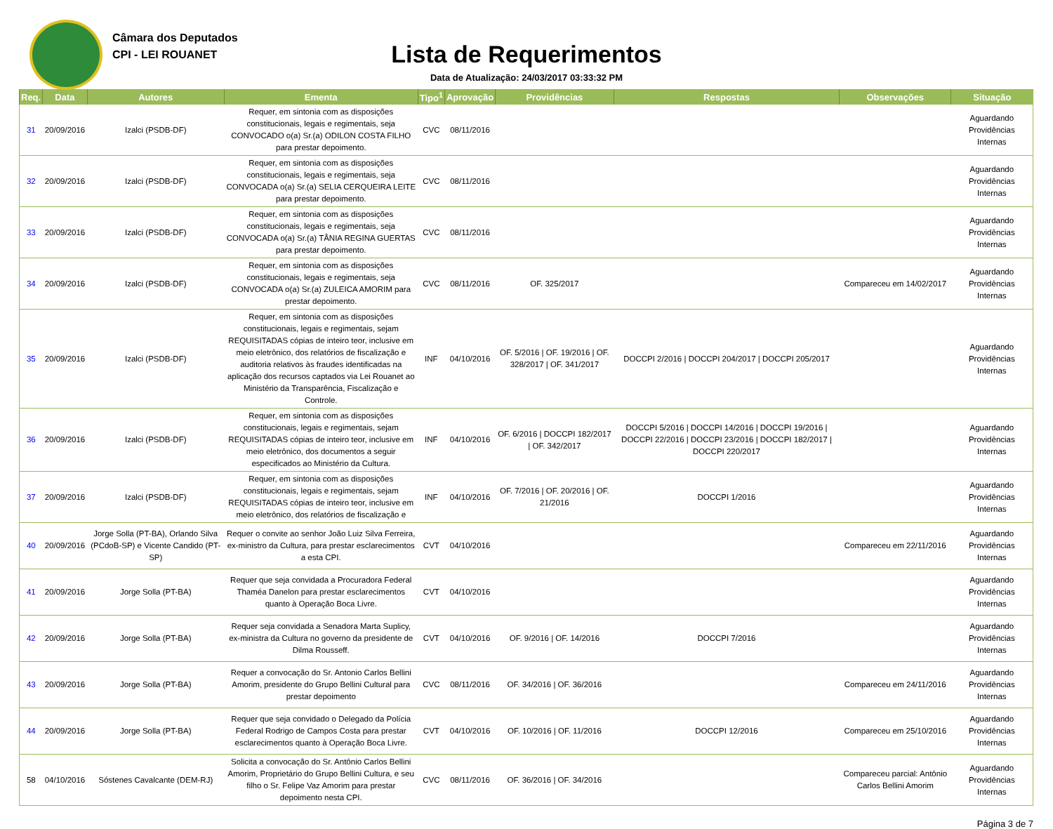Câmara dos Deputados
CPI - LEI ROUANET
Lista de Requerimentos
Data de Atualização: 24/03/2017 03:33:32 PM
| Req. | Data | Autores | Ementa | Tipo<sup>1</sup> | Aprovação | Providências | Respostas | Observações | Situação |
| --- | --- | --- | --- | --- | --- | --- | --- | --- | --- |
| 31 | 20/09/2016 | Izalci (PSDB-DF) | Requer, em sintonia com as disposições constitucionais, legais e regimentais, seja CONVOCADO o(a) Sr.(a) ODILON COSTA FILHO para prestar depoimento. | CVC | 08/11/2016 | | | | Aguardando Providências Internas |
| 32 | 20/09/2016 | Izalci (PSDB-DF) | Requer, em sintonia com as disposições constitucionais, legais e regimentais, seja CONVOCADA o(a) Sr.(a) SELIA CERQUEIRA LEITE para prestar depoimento. | CVC | 08/11/2016 | | | | Aguardando Providências Internas |
| 33 | 20/09/2016 | Izalci (PSDB-DF) | Requer, em sintonia com as disposições constitucionais, legais e regimentais, seja CONVOCADA o(a) Sr.(a) TÂNIA REGINA GUERTAS para prestar depoimento. | CVC | 08/11/2016 | | | | Aguardando Providências Internas |
| 34 | 20/09/2016 | Izalci (PSDB-DF) | Requer, em sintonia com as disposições constitucionais, legais e regimentais, seja CONVOCADA o(a) Sr.(a) ZULEICA AMORIM para prestar depoimento. | CVC | 08/11/2016 | OF. 325/2017 | | Compareceu em 14/02/2017 | Aguardando Providências Internas |
| 35 | 20/09/2016 | Izalci (PSDB-DF) | Requer, em sintonia com as disposições constitucionais, legais e regimentais, sejam REQUISITADAS cópias de inteiro teor, inclusive em meio eletrônico, dos relatórios de fiscalização e auditoria relativos às fraudes identificadas na aplicação dos recursos captados via Lei Rouanet ao Ministério da Transparência, Fiscalização e Controle. | INF | 04/10/2016 | OF. 5/2016 / OF. 19/2016 / OF. 328/2017 / OF. 341/2017 | DOCCPI 2/2016 / DOCCPI 204/2017 / DOCCPI 205/2017 | | Aguardando Providências Internas |
| 36 | 20/09/2016 | Izalci (PSDB-DF) | Requer, em sintonia com as disposições constitucionais, legais e regimentais, sejam REQUISITADAS cópias de inteiro teor, inclusive em meio eletrônico, dos documentos a seguir especificados ao Ministério da Cultura. | INF | 04/10/2016 | OF. 6/2016 / DOCCPI 182/2017 / OF. 342/2017 | DOCCPI 5/2016 / DOCCPI 14/2016 / DOCCPI 19/2016 / DOCCPI 22/2016 / DOCCPI 23/2016 / DOCCPI 182/2017 / DOCCPI 220/2017 | | Aguardando Providências Internas |
| 37 | 20/09/2016 | Izalci (PSDB-DF) | Requer, em sintonia com as disposições constitucionais, legais e regimentais, sejam REQUISITADAS cópias de inteiro teor, inclusive em meio eletrônico, dos relatórios de fiscalização e | INF | 04/10/2016 | OF. 7/2016 / OF. 20/2016 / OF. 21/2016 | DOCCPI 1/2016 | | Aguardando Providências Internas |
| 40 | 20/09/2016 | Jorge Solla (PT-BA), Orlando Silva (PCdoB-SP) e Vicente Candido (PT-SP) | Requer o convite ao senhor João Luiz Silva Ferreira, ex-ministro da Cultura, para prestar esclarecimentos a esta CPI. | CVT | 04/10/2016 | | | Compareceu em 22/11/2016 | Aguardando Providências Internas |
| 41 | 20/09/2016 | Jorge Solla (PT-BA) | Requer que seja convidada a Procuradora Federal Thaméa Danelon para prestar esclarecimentos quanto à Operação Boca Livre. | CVT | 04/10/2016 | | | | Aguardando Providências Internas |
| 42 | 20/09/2016 | Jorge Solla (PT-BA) | Requer seja convidada a Senadora Marta Suplicy, ex-ministra da Cultura no governo da presidente de Dilma Rousseff. | CVT | 04/10/2016 | OF. 9/2016 / OF. 14/2016 | DOCCPI 7/2016 | | Aguardando Providências Internas |
| 43 | 20/09/2016 | Jorge Solla (PT-BA) | Requer a convocação do Sr. Antonio Carlos Bellini Amorim, presidente do Grupo Bellini Cultural para prestar depoimento | CVC | 08/11/2016 | OF. 34/2016 / OF. 36/2016 | | Compareceu em 24/11/2016 | Aguardando Providências Internas |
| 44 | 20/09/2016 | Jorge Solla (PT-BA) | Requer que seja convidado o Delegado da Polícia Federal Rodrigo de Campos Costa para prestar esclarecimentos quanto à Operação Boca Livre. | CVT | 04/10/2016 | OF. 10/2016 / OF. 11/2016 | DOCCPI 12/2016 | Compareceu em 25/10/2016 | Aguardando Providências Internas |
| 58 | 04/10/2016 | Sóstenes Cavalcante (DEM-RJ) | Solicita a convocação do Sr. Antônio Carlos Bellini Amorim, Proprietário do Grupo Bellini Cultura, e seu filho o Sr. Felipe Vaz Amorim para prestar depoimento nesta CPI. | CVC | 08/11/2016 | OF. 36/2016 / OF. 34/2016 | | Compareceu parcial: Antônio Carlos Bellini Amorim | Aguardando Providências Internas |
Página 3 de 7